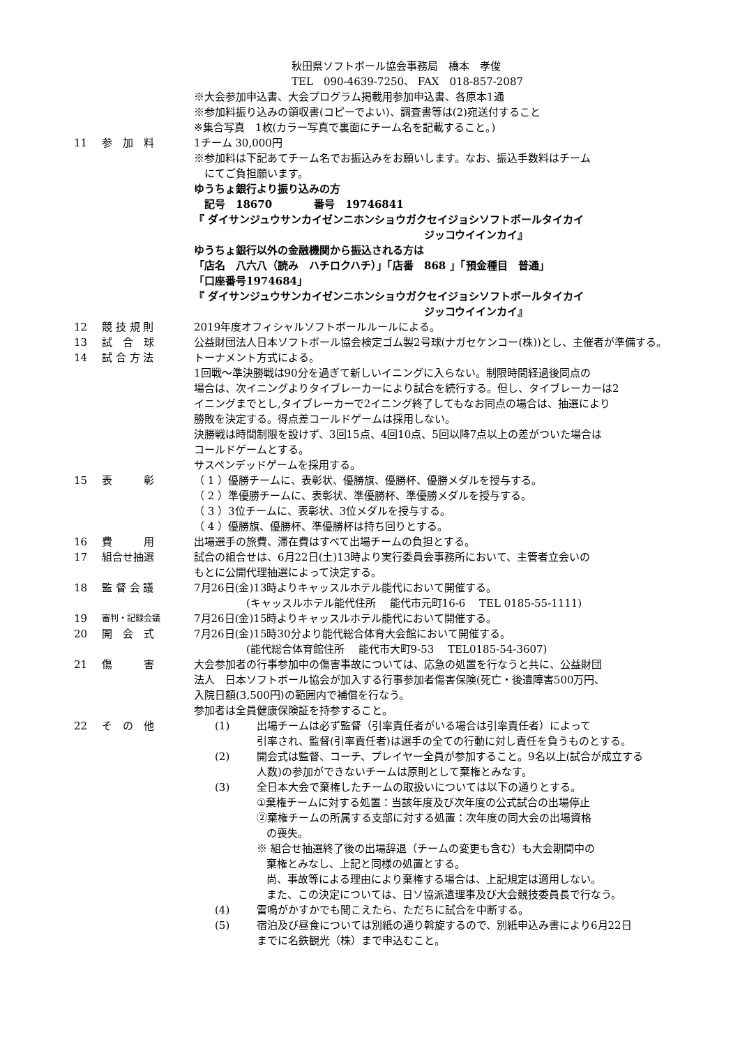秋田県ソフトボール協会事務局　橋本　孝俊
TEL　090-4639-7250、 FAX　018-857-2087
※大会参加申込書、大会プログラム掲載用参加申込書、各原本1通
※参加料振り込みの領収書(コピーでよい)、調査書等は(2)宛送付すること
※集合写真　1枚(カラー写真で裏面にチーム名を記載すること。)
11 参　加　料 1チーム 30,000円
※参加料は下記あてチーム名でお振込みをお願いします。なお、振込手数料はチーム
　にてご負担願います。
ゆうちょ銀行より振り込みの方
　記号　18670　　　　番号　19746841
『 ダイサンジュウサンカイゼンニホンショウガクセイジョシソフトボールタイカイ
ジッコウイインカイ』
ゆうちょ銀行以外の金融機関から振込される方は
「店名　八六八（読み　ハチロクハチ）」「店番　868 」「預金種目　普通」
「口座番号1974684」
『 ダイサンジュウサンカイゼンニホンショウガクセイジョシソフトボールタイカイ
ジッコウイインカイ』
12 競 技 規 則 2019年度オフィシャルソフトボールルールによる。
13 試　合　球 公益財団法人日本ソフトボール協会検定ゴム製2号球(ナガセケンコー(株))とし、主催者が準備する。
14 試 合 方 法 トーナメント方式による。
1回戦～準決勝戦は90分を過ぎて新しいイニングに入らない。制限時間経過後同点の
場合は、次イニングよりタイブレーカーにより試合を続行する。但し、タイブレーカーは2
イニングまでとし,タイブレーカーで2イニング終了してもなお同点の場合は、抽選により
勝敗を決定する。得点差コールドゲームは採用しない。
決勝戦は時間制限を設けず、3回15点、4回10点、5回以降7点以上の差がついた場合は
コールドゲームとする。
サスペンデッドゲームを採用する。
15 表　　　彰 （ 1 ）優勝チームに、表彰状、優勝旗、優勝杯、優勝メダルを授与する。
（ 2 ）準優勝チームに、表彰状、準優勝杯、準優勝メダルを授与する。
（ 3 ）3位チームに、表彰状、3位メダルを授与する。
（ 4 ）優勝旗、優勝杯、準優勝杯は持ち回りとする。
16 費　　　用 出場選手の旅費、滞在費はすべて出場チームの負担とする。
17 組合せ抽選 試合の組合せは、6月22日(土)13時より実行委員会事務所において、主管者立会いの
もとに公開代理抽選によって決定する。
18 監 督 会 議 7月26日(金)13時よりキャッスルホテル能代において開催する。
　　　　　(キャッスルホテル能代住所　 能代市元町16-6　 TEL 0185-55-1111)
19
審判・記録会議
7月26日(金)15時よりキャッスルホテル能代において開催する。
20 開　会　式 7月26日(金)15時30分より能代総合体育大会館において開催する。
　　　　　(能代総合体育館住所　 能代市大町9-53　 TEL0185-54-3607)
21 傷　　　害 大会参加者の行事参加中の傷害事故については、応急の処置を行なうと共に、公益財団
法人　日本ソフトボール協会が加入する行事参加者傷害保険(死亡・後遺障害500万円、
入院日額(3,500円)の範囲内で補償を行なう。
参加者は全員健康保険証を持参すること。
22 そ　の　他 (1) 出場チームは必ず監督（引率責任者がいる場合は引率責任者）によって
引率され、監督(引率責任者)は選手の全ての行動に対し責任を負うものとする。
(2) 開会式は監督、コーチ、プレイヤー全員が参加すること。9名以上(試合が成立する
人数)の参加ができないチームは原則として棄権とみなす。
(3) 全日本大会で棄権したチームの取扱いについては以下の通りとする。
①棄権チームに対する処置：当該年度及び次年度の公式試合の出場停止
②棄権チームの所属する支部に対する処置：次年度の同大会の出場資格
の喪失。
※ 組合せ抽選終了後の出場辞退（チームの変更も含む）も大会期間中の
棄権とみなし、上記と同様の処置とする。
尚、事故等による理由により棄権する場合は、上記規定は適用しない。
また、この決定については、日ソ協派遣理事及び大会競技委員長で行なう。
(4) 雷鳴がかすかでも聞こえたら、ただちに試合を中断する。
(5) 宿泊及び昼食については別紙の通り斡旋するので、別紙申込み書により6月22日
までに名鉄観光（株）まで申込むこと。